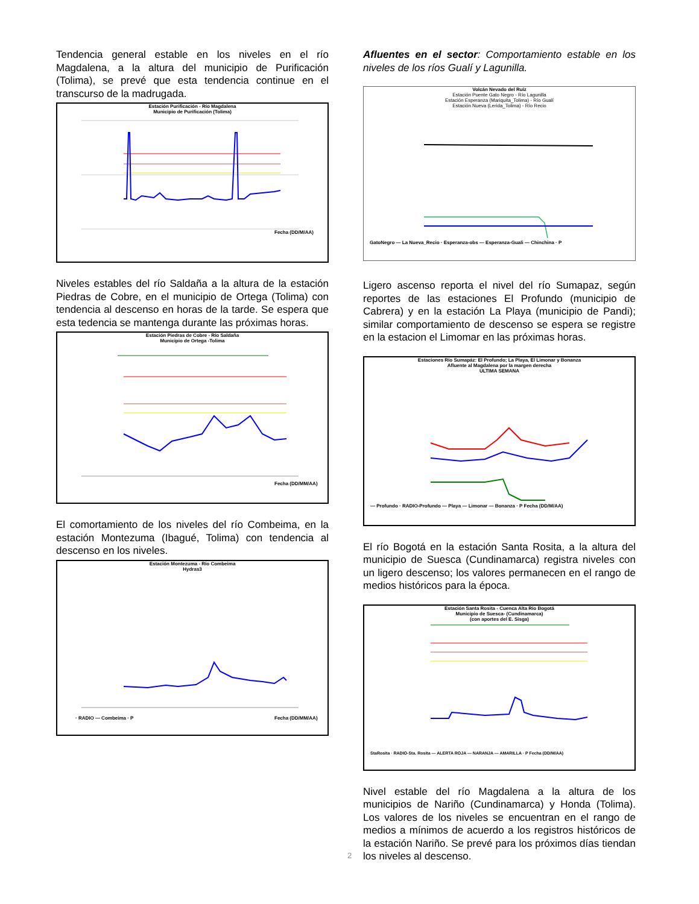Tendencia general estable en los niveles en el río Magdalena, a la altura del municipio de Purificación (Tolima), se prevé que esta tendencia continue en el transcurso de la madrugada.
Estación Purificación - Río Magdalena
Municipio de Purificación (Tolima)
Fecha (DD/M/AA)
Niveles estables del río Saldaña a la altura de la estación Piedras de Cobre, en el municipio de Ortega (Tolima) con tendencia al descenso en horas de la tarde. Se espera que esta tedencia se mantenga durante las próximas horas.
Estación Piedras de Cobre - Río Saldaña
Municipio de Ortega -Tolima
Fecha (DD/MM/AA)
El comortamiento de los niveles del río Combeima, en la estación Montezuma (Ibagué, Tolima) con tendencia al descenso en los niveles.
Estación Montezuma - Río Combeima
Hydras3
· RADIO — Combeima · P
Fecha (DD/MM/AA)
Afluentes en el sector: Comportamiento estable en los niveles de los ríos Gualí y Lagunilla.
Volcán Nevado del Ruíz
Estación Puente Gato Negro - Río Lagunilla
Estación Esperanza (Mariquita_Tolima) - Río Gualí
Estación Nueva (Lerida_Tolima) - Río Recio
GatoNegro — La Nueva_Recio · Esperanza-obs — Esperanza-Guali — Chinchina · P
Ligero ascenso reporta el nivel del río Sumapaz, según reportes de las estaciones El Profundo (municipio de Cabrera) y en la estación La Playa (municipio de Pandi); similar comportamiento de descenso se espera se registre en la estacion el Limomar en las próximas horas.
Estaciones Río Sumapáz: El Profundo; La Playa, El Limonar y Bonanza
Afluente al Magdalena por la margen derecha
ULTIMA SEMANA
— Profundo · RADIO-Profundo — Playa — Limonar — Bonanza · P Fecha (DD/M/AA)
El río Bogotá en la estación Santa Rosita, a la altura del municipio de Suesca (Cundinamarca) registra niveles con un ligero descenso; los valores permanecen en el rango de medios históricos para la época.
Estación Santa Rosita - Cuenca Alta Río Bogotá
Municipio de Suesca- (Cundinamarca)
(con aportes del E. Sisga)
StaRosita · RADIO-Sta. Rosita — ALERTA ROJA — NARANJA — AMARILLA · P Fecha (DD/M/AA)
Nivel estable del río Magdalena a la altura de los municipios de Nariño (Cundinamarca) y Honda (Tolima). Los valores de los niveles se encuentran en el rango de medios a mínimos de acuerdo a los registros históricos de la estación Nariño. Se prevé para los próximos días tiendan los niveles al descenso.
2